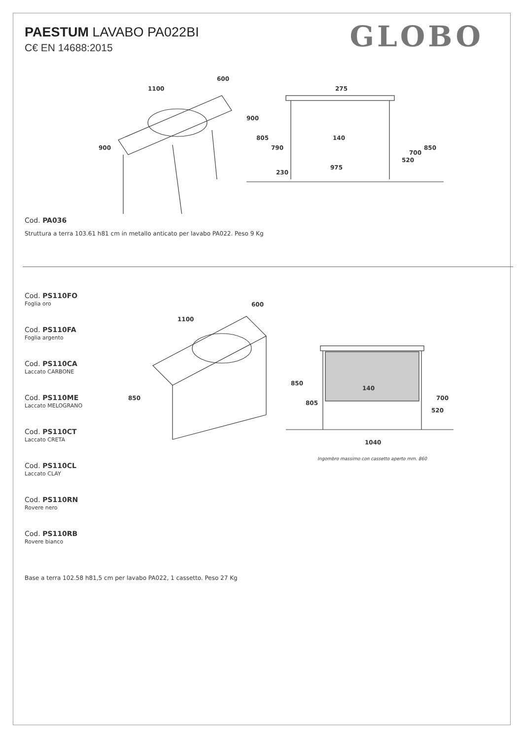PAESTUM LAVABO PA022BI
C€ EN 14688:2015
GLOBO
900
1100
600
275
900
805
790
230
975
140
850
700
520
Cod. PA036
Struttura a terra 103.61 h81 cm in metallo anticato per lavabo PA022. Peso 9 Kg
Cod. PS110FO
Foglia oro
Cod. PS110FA
Foglia argento
Cod. PS110CA
Laccato CARBONE
Cod. PS110ME
Laccato MELOGRANO
Cod. PS110CT
Laccato CRETA
Cod. PS110CL
Laccato CLAY
Cod. PS110RN
Rovere nero
Cod. PS110RB
Rovere bianco
850
1100
600
850
805
140
700
520
1040
Ingombro massimo con cassetto aperto mm. 860
Base a terra 102.58 h81,5 cm per lavabo PA022, 1 cassetto. Peso 27 Kg